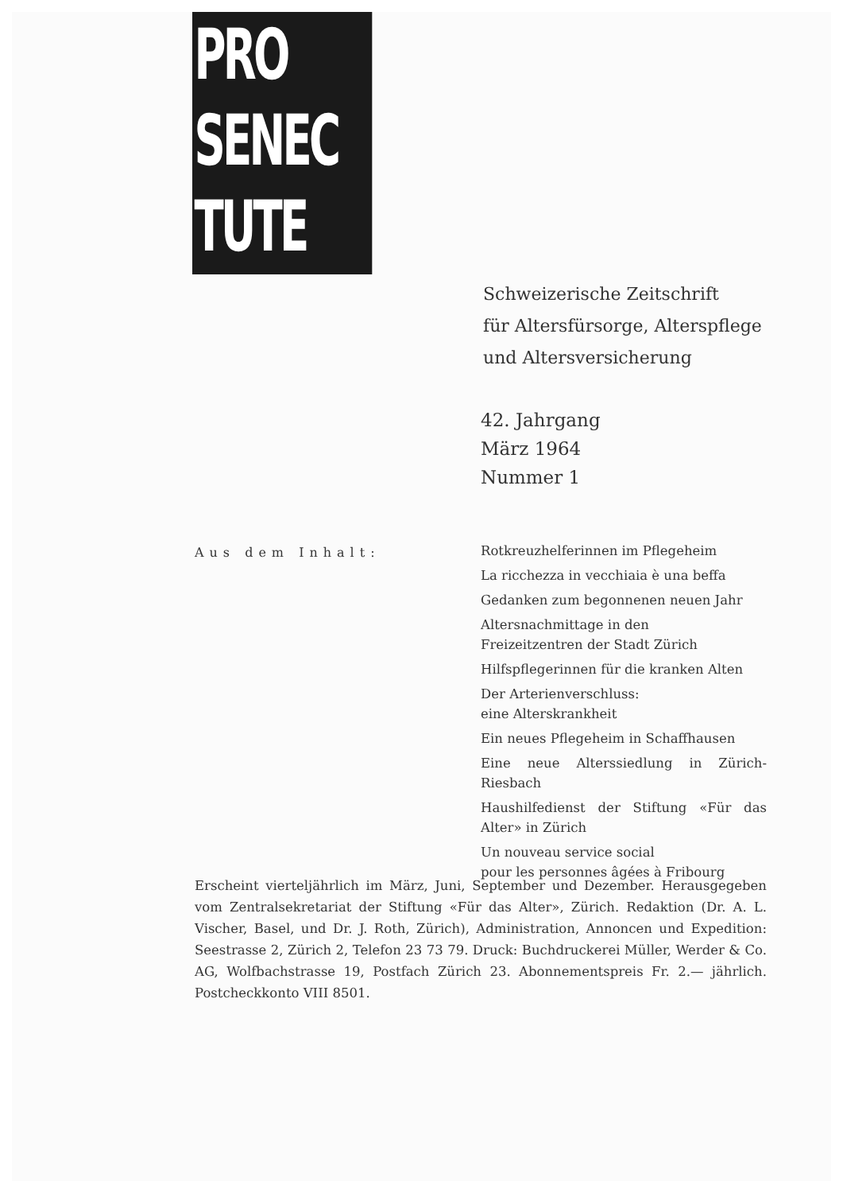PRO
SENEC
TUTE
Schweizerische Zeitschrift
für Altersfürsorge, Alterspflege
und Altersversicherung
42. Jahrgang
März 1964
Nummer 1
Aus dem Inhalt:
Rotkreuzhelferinnen im Pflegeheim
La ricchezza in vecchiaia è una beffa
Gedanken zum begonnenen neuen Jahr
Altersnachmittage in den
Freizeitzentren der Stadt Zürich
Hilfspflegerinnen für die kranken Alten
Der Arterienverschluss:
eine Alterskrankheit
Ein neues Pflegeheim in Schaffhausen
Eine neue Alterssiedlung in Zürich-Riesbach
Haushilfedienst der Stiftung «Für das Alter» in Zürich
Un nouveau service social
pour les personnes âgées à Fribourg
Erscheint vierteljährlich im März, Juni, September und Dezember. Herausgegeben vom Zentralsekretariat der Stiftung «Für das Alter», Zürich. Redaktion (Dr. A. L. Vischer, Basel, und Dr. J. Roth, Zürich), Administration, Annoncen und Expedition: Seestrasse 2, Zürich 2, Telefon 23 73 79. Druck: Buchdruckerei Müller, Werder & Co. AG, Wolfbachstrasse 19, Postfach Zürich 23. Abonnementspreis Fr. 2.— jährlich. Postcheckkonto VIII 8501.